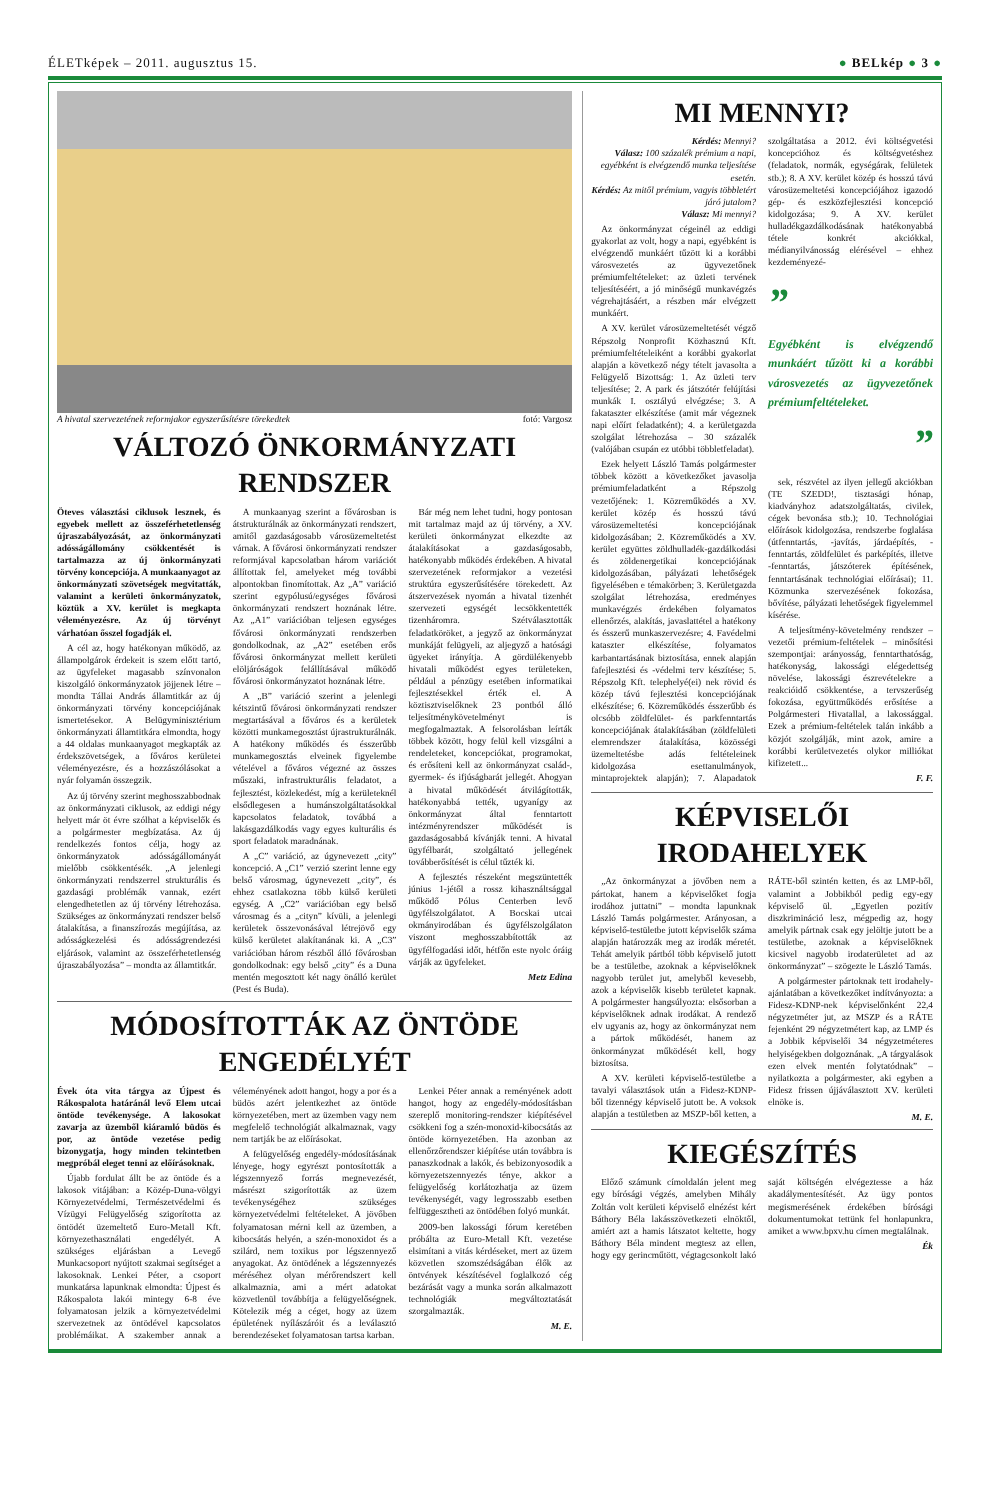ÉLETképek – 2011. augusztus 15. ● BELkép ● 3 ●
A hivatal szervezetének reformjakor egyszerűsítésre törekedtek fotó: Vargosz
VÁLTOZÓ ÖNKORMÁNYZATI RENDSZER
Öteves választási ciklusok lesznek, és egyebek mellett az összeférhetetlenség újraszabályozását, az önkormányzati adósságállomány csökkentését is tartalmazza az új önkormányzati törvény koncepciója. A munkaanyagot az önkormányzati szövetségek megvitatták, valamint a kerületi önkormányzatok, köztük a XV. kerület is megkapta véleményezésre. Az új törvényt várhatóan ősszel fogadják el.
A cél az, hogy hatékonyan működő, az állampolgárok érdekeit is szem előtt tartó, az ügyfeleket magasabb színvonalon kiszolgáló önkormányzatok jöjjenek létre – mondta Tállai András államtitkár az új önkormányzati törvény koncepciójának ismertetésekor. A Belügyminisztérium önkormányzati államtitkára elmondta, hogy a 44 oldalas munkaanyagot megkapták az érdekszövetségek, a főváros kerületei véleményezésre, és a hozzászólásokat a nyár folyamán összegzik.
Az új törvény szerint meghosszabbodnak az önkormányzati ciklusok, az eddigi négy helyett már öt évre szólhat a képviselők és a polgármester megbízatása. Az új rendelkezés fontos célja, hogy az önkormányzatok adósságállományát mielőbb csökkentésék. „A jelenlegi önkormányzati rendszerrel strukturális és gazdasági problémák vannak, ezért elengedhetetlen az új törvény létrehozása. Szükséges az önkormányzati rendszer belső átalakítása, a finanszírozás megújítása, az adósságkezelési és adósságrendezési eljárások, valamint az összeférhetetlenség újraszabályozása” – mondta az államtitkár.
A munkaanyag szerint a fővárosban is átstrukturálnák az önkormányzati rendszert, amitől gazdaságosabb városüzemeltetést várnak. A fővárosi önkormányzati rendszer reformjával kapcsolatban három variációt állítottak fel, amelyeket még további alpontokban finomítottak. Az „A” variáció szerint egypólusú/egységes fővárosi önkormányzati rendszert hoznának létre. Az „A1” variációban teljesen egységes fővárosi önkormányzati rendszerben gondolkodnak, az „A2” esetében erős fővárosi önkormányzat mellett kerületi elöljáróságok felállításával működő fővárosi önkormányzatot hoznának létre.
A „B” variáció szerint a jelenlegi kétszintű fővárosi önkormányzati rendszer megtartásával a főváros és a kerületek közötti munkamegosztást újrastrukturálnák. A hatékony működés és ésszerűbb munkamegosztás elveinek figyelembe vételével a főváros végezné az összes műszaki, infrastrukturális feladatot, a fejlesztést, közlekedést, míg a kerületeknél elsődlegesen a humánszolgáltatásokkal kapcsolatos feladatok, továbbá a lakásgazdálkodás vagy egyes kulturális és sport feladatok maradnának.
A „C” variáció, az úgynevezett „city” koncepció. A „C1” verzió szerint lenne egy belső városmag, úgynevezett „city”, és ehhez csatlakozna több külső kerületi egység. A „C2” variációban egy belső városmag és a „cityn” kívüli, a jelenlegi kerületek összevonásával létrejövő egy külső kerületet alakítanának ki. A „C3” variációban három részből álló fővárosban gondolkodnak: egy belső „city” és a Duna mentén megosztott két nagy önálló kerület (Pest és Buda).
Bár még nem lehet tudni, hogy pontosan mit tartalmaz majd az új törvény, a XV. kerületi önkormányzat elkezdte az átalakításokat a gazdaságosabb, hatékonyabb működés érdekében. A hivatal szervezetének reformjakor a vezetési struktúra egyszerűsítésére törekedett. Az átszervezések nyomán a hivatal tizenhét szervezeti egységét lecsökkentették tizenháromra. Szétválasztották feladatköröket, a jegyző az önkormányzat munkáját felügyeli, az aljegyző a hatósági ügyeket irányítja. A gördülékenyebb hivatali működést egyes területeken, például a pénzügy esetében informatikai fejlesztésekkel érték el. A köztisztviselőknek 23 pontból álló teljesítménykövetelményt is megfogalmaztak. A felsorolásban leírták többek között, hogy felül kell vizsgálni a rendeleteket, koncepciókat, programokat, és erősíteni kell az önkormányzat család-, gyermek- és ifjúságbarát jellegét. Ahogyan a hivatal működését átvilágították, hatékonyabbá tették, ugyanígy az önkormányzat által fenntartott intézményrendszer működését is gazdaságosabbá kívánják tenni. A hivatal ügyfélbarát, szolgáltató jellegének továbberősítését is célul tűzték ki.
A fejlesztés részeként megszüntették június 1-jétől a rossz kihasználtsággal működő Pólus Centerben levő ügyfélszolgálatot. A Bocskai utcai okmányirodában és ügyfélszolgálaton viszont meghosszabbították az ügyfélfogadási időt, hétfőn este nyolc óráig várják az ügyfeleket.
Metz Edina
MÓDOSÍTOTTÁK AZ ÖNTÖDE ENGEDÉLYÉT
Évek óta vita tárgya az Újpest és Rákospalota határánál levő Elem utcai öntöde tevékenysége. A lakosokat zavarja az üzemből kiáramló büdös és por, az öntöde vezetése pedig bizonygatja, hogy minden tekintetben megpróbál eleget tenni az előírásoknak.
Újabb fordulat állt be az öntöde és a lakosok vitájában: a Közép-Duna-völgyi Környezetvédelmi, Természetvédelmi és Vízügyi Felügyelőség szigorította az öntödét üzemeltető Euro-Metall Kft. környezethasználati engedélyét. A szükséges eljárásban a Levegő Munkacsoport nyújtott szakmai segítséget a lakosoknak. Lenkei Péter, a csoport munkatársa lapunknak elmondta: Újpest és Rákospalota lakói mintegy 6-8 éve folyamatosan jelzik a környezetvédelmi szervezetnek az öntödével kapcsolatos problémáikat. A szakember annak a véleményének adott hangot, hogy a por és a büdös azért jelentkezhet az öntöde környezetében, mert az üzemben vagy nem megfelelő technológiát alkalmaznak, vagy nem tartják be az előírásokat.
A felügyelőség engedély-módosításának lényege, hogy egyrészt pontosították a légszennyező forrás megnevezését, másrészt szigorították az üzem tevékenységéhez szükséges környezetvédelmi feltételeket. A jövőben folyamatosan mérni kell az üzemben, a kibocsátás helyén, a szén-monoxidot és a szilárd, nem toxikus por légszennyező anyagokat. Az öntödének a légszennyezés méréséhez olyan mérőrendszert kell alkalmaznia, ami a mért adatokat közvetlenül továbbítja a felügyelőségnek. Kötelezik még a céget, hogy az üzem épületének nyílászáróit és a leválasztó berendezéseket folyamatosan tartsa karban.
Lenkei Péter annak a reményének adott hangot, hogy az engedély-módosításban szereplő monitoring-rendszer kiépítésével csökkeni fog a szén-monoxid-kibocsátás az öntöde környezetében. Ha azonban az ellenőrzőrendszer kiépítése után továbbra is panaszkodnak a lakók, és bebizonyosodik a környezetszennyezés ténye, akkor a felügyelőség korlátozhatja az üzem tevékenységét, vagy legrosszabb esetben felfüggesztheti az öntödében folyó munkát.
2009-ben lakossági fórum keretében próbálta az Euro-Metall Kft. vezetése elsimítani a vitás kérdéseket, mert az üzem közvetlen szomszédságában élők az öntvények készítésével foglalkozó cég bezárását vagy a munka során alkalmazott technológiák megváltoztatását szorgalmazták.
M. E.
MI MENNYI?
Kérdés: Mennyi?
Válasz: 100 százalék prémium a napi, egyébként is elvégzendő munka teljesítése esetén.
Kérdés: Az mitől prémium, vagyis többletért járó jutalom?
Válasz: Mi mennyi?
Az önkormányzat cégeinél az eddigi gyakorlat az volt, hogy a napi, egyébként is elvégzendő munkáért tűzött ki a korábbi városvezetés az ügyvezetőnek prémiumfeltételeket: az üzleti tervének teljesítéséért, a jó minőségű munkavégzés végrehajtásáért, a részben már elvégzett munkáért.
A XV. kerület városüzemeltetését végző Répszolg Nonprofit Közhasznú Kft. prémiumfeltételeiként a korábbi gyakorlat alapján a következő négy tételt javasolta a Felügyelő Bizottság: 1. Az üzleti terv teljesítése; 2. A park és játszótér felújítási munkák I. osztályú elvégzése; 3. A fakataszter elkészítése (amit már végeznek napi előírt feladatként); 4. a kerületgazda szolgálat létrehozása – 30 százalék (valójában csupán ez utóbbi többletfeladat).
Ezek helyett László Tamás polgármester többek között a következőket javasolja prémiumfeladatként a Répszolg vezetőjének: 1. Közreműködés a XV. kerület közép és hosszú távú városüzemeltetési koncepciójának kidolgozásában; 2. Közreműködés a XV. kerület együttes zöldhulladék-gazdálkodási és zöldenergetikai koncepciójának kidolgozásában, pályázati lehetőségek figyelésében e témakörben; 3. Kerületgazda szolgálat létrehozása, eredményes munkavégzés érdekében folyamatos ellenőrzés, alakítás, javaslattétel a hatékony és ésszerű munkaszervezésre; 4. Favédelmi kataszter elkészítése, folyamatos karbantartásának biztosítása, ennek alapján fafejlesztési és -védelmi terv készítése; 5. Répszolg Kft. telephelyé(ei) nek rövid és közép távú fejlesztési koncepciójának elkészítése; 6. Közreműködés ésszerűbb és olcsóbb zöldfelület- és parkfenntartás koncepciójának átalakításában (zöldfelületi elemrendszer átalakítása, közösségi üzemeltetésbe adás feltételeinek kidolgozása esettanulmányok, mintaprojektek alapján); 7. Alapadatok szolgáltatása a 2012. évi költségvetési koncepcióhoz és költségvetéshez (feladatok, normák, egységárak, felületek stb.); 8. A XV. kerület közép és hosszú távú városüzemeltetési koncepciójához igazodó gép- és eszközfejlesztési koncepció kidolgozása; 9. A XV. kerület hulladékgazdálkodásának hatékonyabbá tétele konkrét akciókkal, médianyilvánosság elérésével – ehhez kezdeményezé-
”
Egyébként is elvégzendő munkáért tűzött ki a korábbi városvezetés az ügyvezetőnek prémiumfeltételeket.
”
sek, részvétel az ilyen jellegű akciókban (TE SZEDD!, tisztasági hónap, kiadványhoz adatszolgáltatás, civilek, cégek bevonása stb.); 10. Technológiai előírások kidolgozása, rendszerbe foglalása (útfenntartás, -javítás, járdaépítés, -fenntartás, zöldfelület és parképítés, illetve -fenntartás, játszóterek építésének, fenntartásának technológiai előírásai); 11. Közmunka szervezésének fokozása, bővítése, pályázati lehetőségek figyelemmel kísérése.
A teljesítmény-követelmény rendszer – vezetői prémium-feltételek – minősítési szempontjai: arányosság, fenntarthatóság, hatékonyság, lakossági elégedettség növelése, lakossági észrevételekre a reakcióidő csökkentése, a tervszerűség fokozása, együttműködés erősítése a Polgármesteri Hivatallal, a lakossággal. Ezek a prémium-feltételek talán inkább a közjót szolgálják, mint azok, amire a korábbi kerületvezetés olykor milliókat kifizetett...
F. F.
KÉPVISELŐI IRODAHELYEK
„Az önkormányzat a jövőben nem a pártokat, hanem a képviselőket fogja irodához juttatni” – mondta lapunknak László Tamás polgármester. Arányosan, a képviselő-testületbe jutott képviselők száma alapján határozzák meg az irodák méretét. Tehát amelyik pártból több képviselő jutott be a testületbe, azoknak a képviselőknek nagyobb terület jut, amelyből kevesebb, azok a képviselők kisebb területet kapnak. A polgármester hangsúlyozta: elsősorban a képviselőknek adnak irodákat. A rendező elv ugyanis az, hogy az önkormányzat nem a pártok működését, hanem az önkormányzat működését kell, hogy biztosítsa.
A XV. kerületi képviselő-testületbe a tavalyi választások után a Fidesz-KDNP-ből tizennégy képviselő jutott be. A voksok alapján a testületben az MSZP-ből ketten, a RÁTE-ből szintén ketten, és az LMP-ből, valamint a Jobbikból pedig egy-egy képviselő ül. „Egyetlen pozitív diszkrimináció lesz, mégpedig az, hogy amelyik pártnak csak egy jelöltje jutott be a testületbe, azoknak a képviselőknek kicsivel nagyobb irodaterületet ad az önkormányzat” – szögezte le László Tamás.
A polgármester pártoknak tett irodahely-ajánlatában a következőket indítványozta: a Fidesz-KDNP-nek képviselőnként 22,4 négyzetméter jut, az MSZP és a RÁTE fejenként 29 négyzetmétert kap, az LMP és a Jobbik képviselői 34 négyzetméteres helyiségekben dolgoznának. „A tárgyalások ezen elvek mentén folytatódnak” – nyilatkozta a polgármester, aki egyben a Fidesz frissen újjáválasztott XV. kerületi elnöke is.
M. E.
KIEGÉSZÍTÉS
Előző számunk címoldalán jelent meg egy bírósági végzés, amelyben Mihály Zoltán volt kerületi képviselő elnézést kért Báthory Béla lakásszövetkezeti elnöktől, amiért azt a hamis látszatot keltette, hogy Báthory Béla mindent megtesz az ellen, hogy egy gerincműtött, végtagcsonkolt lakó saját költségén elvégeztesse a ház akadálymentesítését. Az ügy pontos megismerésének érdekében bírósági dokumentumokat tettünk fel honlapunkra, amiket a www.bpxv.hu címen megtalálnak.
Ék